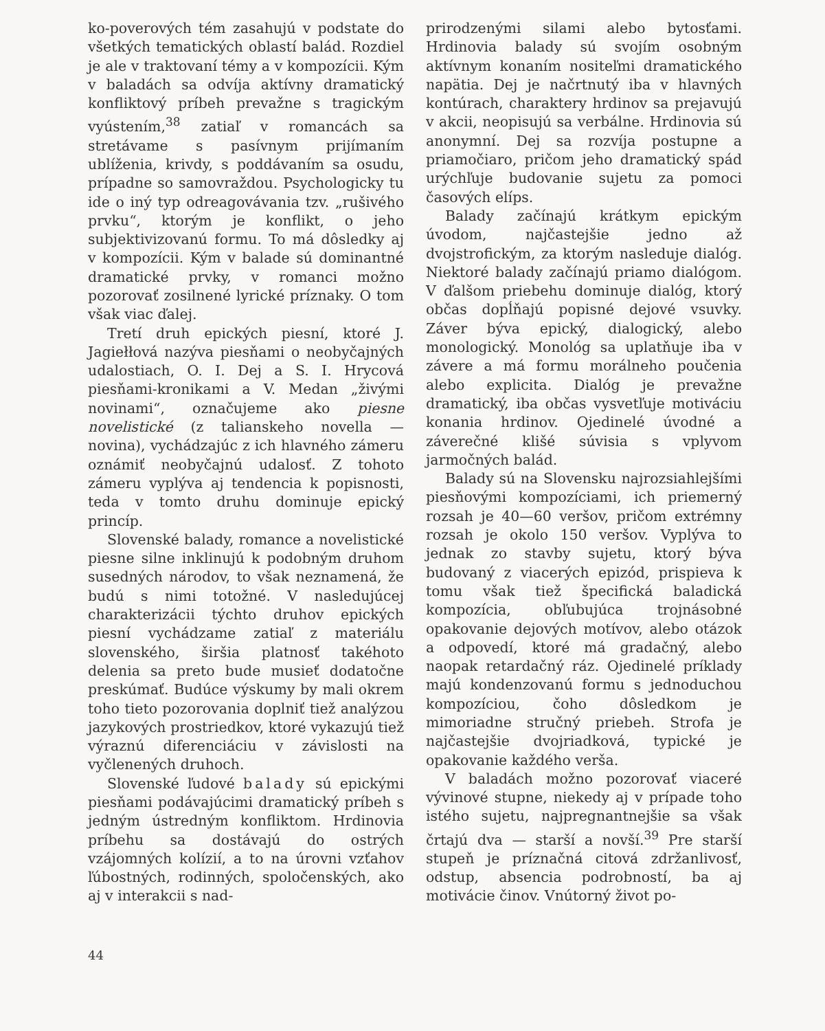ko-poverových tém zasahujú v podstate do všetkých tematických oblastí balád. Rozdiel je ale v traktovaní témy a v kompozícii. Kým v baladách sa odvíja aktívny dramatický konfliktový príbeh prevažne s tragickým vyústením,<sup>38</sup> zatiaľ v romancách sa stretávame s pasívnym prijímaním ublíženia, krivdy, s poddávaním sa osudu, prípadne so samovraždou. Psychologicky tu ide o iný typ odreagovávania tzv. „rušivého prvku“, ktorým je konflikt, o jeho subjektivizovanú formu. To má dôsledky aj v kompozícii. Kým v balade sú dominantné dramatické prvky, v romanci možno pozorovať zosilnené lyrické príznaky. O tom však viac ďalej.
Tretí druh epických piesní, ktoré J. Jagiełłová nazýva piesňami o neobyčajných udalostiach, O. I. Dej a S. I. Hrycová piesňami-kronikami a V. Medan „živými novinami“, označujeme ako piesne novelistické (z talianskeho novella — novina), vychádzajúc z ich hlavného zámeru oznámiť neobyčajnú udalosť. Z tohoto zámeru vyplýva aj tendencia k popisnosti, teda v tomto druhu dominuje epický princíp.
Slovenské balady, romance a novelistické piesne silne inklinujú k podobným druhom susedných národov, to však neznamená, že budú s nimi totožné. V nasledujúcej charakterizácii týchto druhov epických piesní vychádzame zatiaľ z materiálu slovenského, širšia platnosť takéhoto delenia sa preto bude musieť dodatočne preskúmať. Budúce výskumy by mali okrem toho tieto pozorovania doplniť tiež analýzou jazykových prostriedkov, ktoré vykazujú tiež výraznú diferenciáciu v závislosti na vyčlenených druhoch.
Slovenské ľudové balady sú epickými piesňami podávajúcimi dramatický príbeh s jedným ústredným konfliktom. Hrdinovia príbehu sa dostávajú do ostrých vzájomných kolízií, a to na úrovni vzťahov ľúbostných, rodinných, spoločenských, ako aj v interakcii s nad-
prirodzenými silami alebo bytosťami. Hrdinovia balady sú svojím osobným aktívnym konaním nositeľmi dramatického napätia. Dej je načrtnutý iba v hlavných kontúrach, charaktery hrdinov sa prejavujú v akcii, neopisujú sa verbálne. Hrdinovia sú anonymní. Dej sa rozvíja postupne a priamočiaro, pričom jeho dramatický spád urýchľuje budovanie sujetu za pomoci časových elíps.
Balady začínajú krátkym epickým úvodom, najčastejšie jedno až dvojstrofickým, za ktorým nasleduje dialóg. Niektoré balady začínajú priamo dialógom. V ďalšom priebehu dominuje dialóg, ktorý občas dopĺňajú popisné dejové vsuvky. Záver býva epický, dialogický, alebo monologický. Monológ sa uplatňuje iba v závere a má formu morálneho poučenia alebo explicita. Dialóg je prevažne dramatický, iba občas vysvetľuje motiváciu konania hrdinov. Ojedinelé úvodné a záverečné klišé súvisia s vplyvom jarmočných balád.
Balady sú na Slovensku najrozsiahlejšími piesňovými kompozíciami, ich priemerný rozsah je 40—60 veršov, pričom extrémny rozsah je okolo 150 veršov. Vyplýva to jednak zo stavby sujetu, ktorý býva budovaný z viacerých epizód, prispieva k tomu však tiež špecifická baladická kompozícia, obľubujúca trojnásobné opakovanie dejových motívov, alebo otázok a odpovedí, ktoré má gradačný, alebo naopak retardačný ráz. Ojedinelé príklady majú kondenzovanú formu s jednoduchou kompozíciou, čoho dôsledkom je mimoriadne stručný priebeh. Strofa je najčastejšie dvojriadková, typické je opakovanie každého verša.
V baladách možno pozorovať viaceré vývinové stupne, niekedy aj v prípade toho istého sujetu, najpregnantnejšie sa však črtajú dva — starší a novší.<sup>39</sup> Pre starší stupeň je príznačná citová zdržanlivosť, odstup, absencia podrobností, ba aj motivácie činov. Vnútorný život po-
44